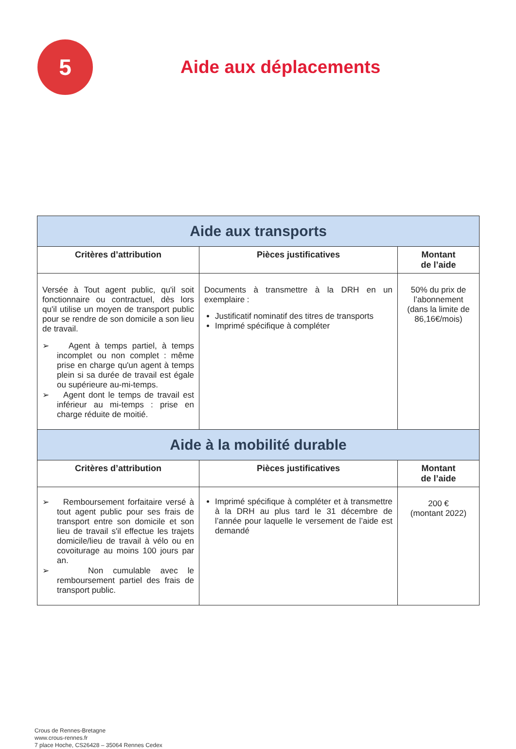5
Aide aux déplacements
| Aide aux transports | | |
| Critères d’attribution | Pièces justificatives | Montant de l’aide |
| Versée à Tout agent public, qu'il soit fonctionnaire ou contractuel, dès lors qu'il utilise un moyen de transport public pour se rendre de son domicile a son lieu de travail. ➢ Agent à temps partiel, à temps incomplet ou non complet : même prise en charge qu'un agent à temps plein si sa durée de travail est égale ou supérieure au-mi-temps. ➢ Agent dont le temps de travail est inférieur au mi-temps : prise en charge réduite de moitié. | Documents à transmettre à la DRH en un exemplaire : Justificatif nominatif des titres de transports Imprimé spécifique à compléter | 50% du prix de l’abonnement (dans la limite de 86,16€/mois) |
| Aide à la mobilité durable | | |
| Critères d’attribution | Pièces justificatives | Montant de l’aide |
| ➢ Remboursement forfaitaire versé à tout agent public pour ses frais de transport entre son domicile et son lieu de travail s'il effectue les trajets domicile/lieu de travail à vélo ou en covoiturage au moins 100 jours par an. ➢ Non cumulable avec le remboursement partiel des frais de transport public. | Imprimé spécifique à compléter et à transmettre à la DRH au plus tard le 31 décembre de l’année pour laquelle le versement de l’aide est demandé | 200 € (montant 2022) |
Crous de Rennes-Bretagne
www.crous-rennes.fr
7 place Hoche, CS26428 – 35064 Rennes Cedex